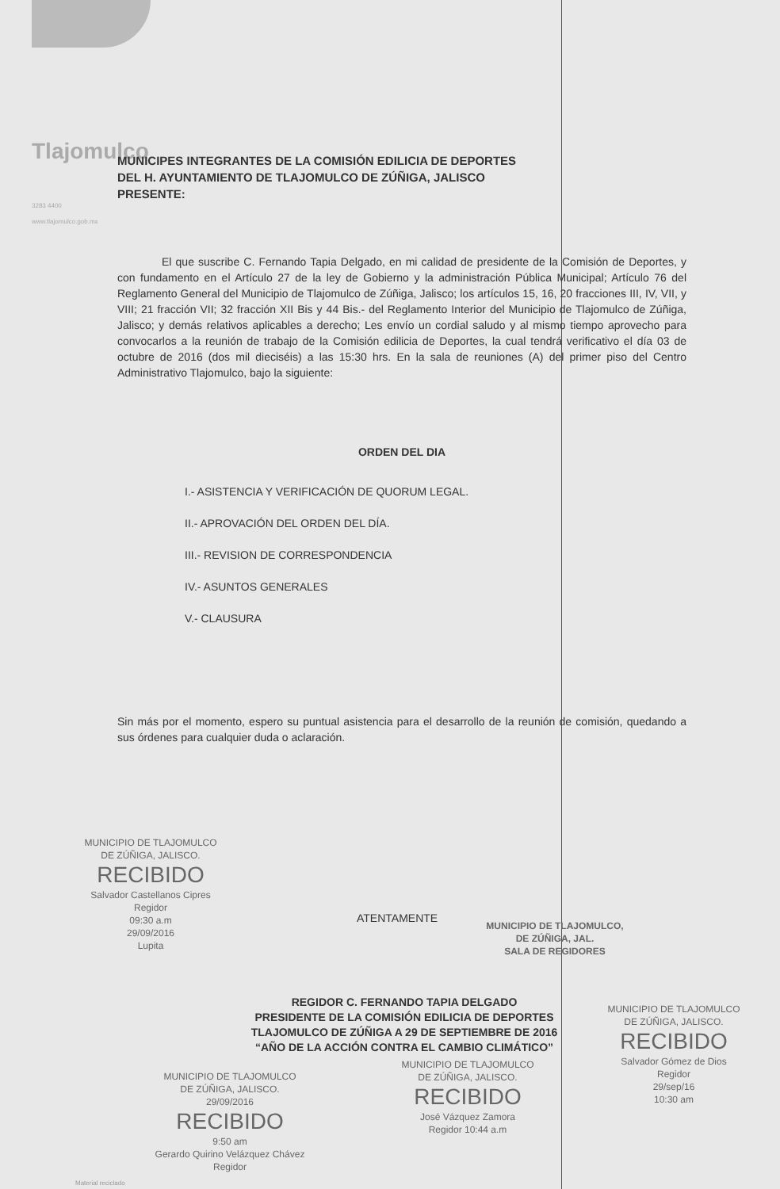Tlajomulco
3283 4400
www.tlajomulco.gob.mx
MUNICIPES INTEGRANTES DE LA COMISIÓN EDILICIA DE DEPORTES
DEL H. AYUNTAMIENTO DE TLAJOMULCO DE ZÚÑIGA, JALISCO
PRESENTE:
El que suscribe C. Fernando Tapia Delgado, en mi calidad de presidente de la Comisión de Deportes, y con fundamento en el Artículo 27 de la ley de Gobierno y la administración Pública Municipal; Artículo 76 del Reglamento General del Municipio de Tlajomulco de Zúñiga, Jalisco; los artículos 15, 16, 20 fracciones III, IV, VII, y VIII; 21 fracción VII; 32 fracción XII Bis y 44 Bis.- del Reglamento Interior del Municipio de Tlajomulco de Zúñiga, Jalisco; y demás relativos aplicables a derecho; Les envío un cordial saludo y al mismo tiempo aprovecho para convocarlos a la reunión de trabajo de la Comisión edilicia de Deportes, la cual tendrá verificativo el día 03 de octubre de 2016 (dos mil dieciséis) a las 15:30 hrs. En la sala de reuniones (A) del primer piso del Centro Administrativo Tlajomulco, bajo la siguiente:
ORDEN DEL DIA
I.- ASISTENCIA Y VERIFICACIÓN DE QUORUM LEGAL.
II.- APROVACIÓN DEL ORDEN DEL DÍA.
III.- REVISION DE CORRESPONDENCIA
IV.- ASUNTOS GENERALES
V.- CLAUSURA
Sin más por el momento, espero su puntual asistencia para el desarrollo de la reunión de comisión, quedando a sus órdenes para cualquier duda o aclaración.
MUNICIPIO DE TLAJOMULCO
DE ZÚÑIGA, JALISCO.
RECIBIDO
Salvador Castellanos Cipres
Regidor
09:30 a.m
29/09/2016
Lupita
ATENTAMENTE
MUNICIPIO DE TLAJOMULCO,
DE ZÚÑIGA, JAL.
SALA DE REGIDORES
REGIDOR C. FERNANDO TAPIA DELGADO
PRESIDENTE DE LA COMISIÓN EDILICIA DE DEPORTES
TLAJOMULCO DE ZÚÑIGA A 29 DE SEPTIEMBRE DE 2016
“AÑO DE LA ACCIÓN CONTRA EL CAMBIO CLIMÁTICO”
MUNICIPIO DE TLAJOMULCO
DE ZÚÑIGA, JALISCO.
RECIBIDO
Salvador Gómez de Dios
Regidor
29/sep/16
10:30 am
MUNICIPIO DE TLAJOMULCO
DE ZÚÑIGA, JALISCO.
29/09/2016
RECIBIDO
9:50 am
Gerardo Quirino Velázquez Chávez
Regidor
MUNICIPIO DE TLAJOMULCO
DE ZÚÑIGA, JALISCO.
RECIBIDO
José Vázquez Zamora
Regidor 10:44 a.m
Material reciclado